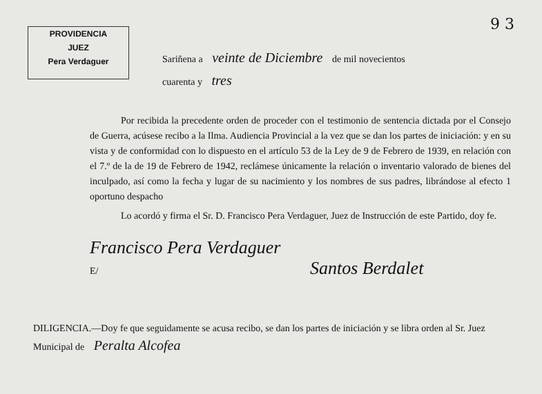PROVIDENCIA
JUEZ
Pera Verdaguer
9 3
Sariñena a veinte de Diciembre de mil novecientos
cuarenta y tres
Por recibida la precedente orden de proceder con el testimonio de sentencia dictada por el Consejo de Guerra, acúsese recibo a la Ilma. Audiencia Provincial a la vez que se dan los partes de iniciación: y en su vista y de conformidad con lo dispuesto en el artículo 53 de la Ley de 9 de Febrero de 1939, en relación con el 7.º de la de 19 de Febrero de 1942, reclámese únicamente la relación o inventario valorado de bienes del inculpado, así como la fecha y lugar de su nacimiento y los nombres de sus padres, librándose al efecto 1 oportuno despacho
Lo acordó y firma el Sr. D. Francisco Pera Verdaguer, Juez de Instrucción de este Partido, doy fe.
Francisco Pera Verdaguer
E/ Santos Berdalet
DILIGENCIA.—Doy fe que seguidamente se acusa recibo, se dan los partes de iniciación y se libra orden al Sr. Juez Municipal de Peralta Alcofea